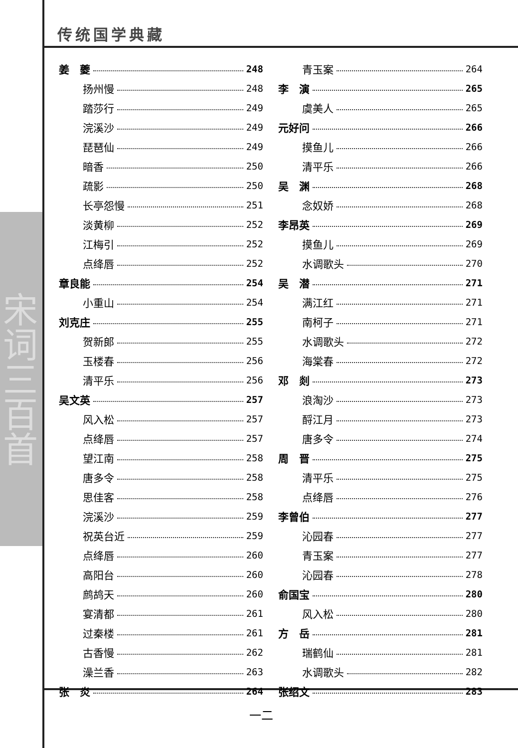传统国学典藏
宋词三百首
姜　夔 248
扬州慢 248
踏莎行 249
浣溪沙 249
琵琶仙 249
暗香 250
疏影 250
长亭怨慢 251
淡黄柳 252
江梅引 252
点绛唇 252
章良能 254
小重山 254
刘克庄 255
贺新郎 255
玉楼春 256
清平乐 256
吴文英 257
风入松 257
点绛唇 257
望江南 258
唐多令 258
思佳客 258
浣溪沙 259
祝英台近 259
点绛唇 260
高阳台 260
鹧鸪天 260
宴清都 261
过秦楼 261
古香慢 262
澡兰香 263
张　炎 264
青玉案 264
李　演 265
虞美人 265
元好问 266
摸鱼儿 266
清平乐 266
吴　渊 268
念奴娇 268
李昂英 269
摸鱼儿 269
水调歌头 270
吴　潜 271
满江红 271
南柯子 271
水调歌头 272
海棠春 272
邓　剡 273
浪淘沙 273
酹江月 273
唐多令 274
周　晋 275
清平乐 275
点绛唇 276
李曾伯 277
沁园春 277
青玉案 277
沁园春 278
俞国宝 280
风入松 280
方　岳 281
瑞鹤仙 281
水调歌头 282
张绍文 283
一二